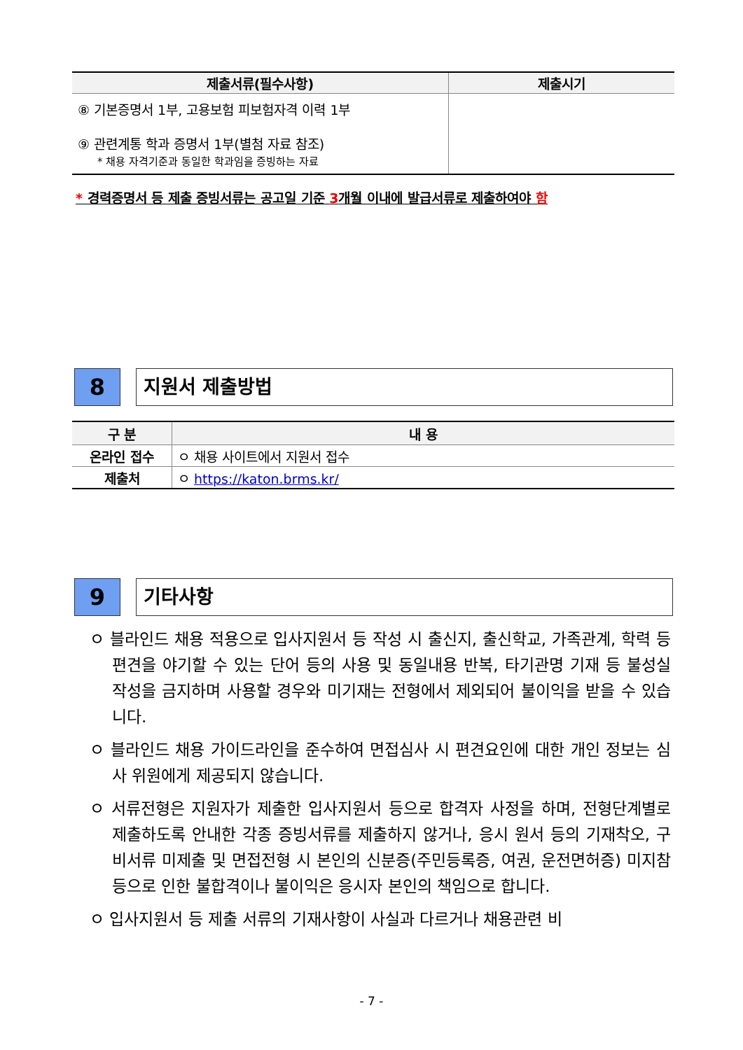| 제출서류(필수사항) | 제출시기 |
| --- | --- |
| ⑧ 기본증명서 1부, 고용보험 피보험자격 이력 1부 ⑨ 관련계통 학과 증명서 1부(별첨 자료 참조) * 채용 자격기준과 동일한 학과임을 증빙하는 자료 | |
* 경력증명서 등 제출 증빙서류는 공고일 기준 3개월 이내에 발급서류로 제출하여야 함
8
지원서 제출방법
| 구 분 | 내 용 |
| --- | --- |
| 온라인 접수 | ㅇ 채용 사이트에서 지원서 접수 |
| 제출처 | ㅇ https://katon.brms.kr/ |
9
기타사항
ㅇ 블라인드 채용 적용으로 입사지원서 등 작성 시 출신지, 출신학교, 가족관계, 학력 등 편견을 야기할 수 있는 단어 등의 사용 및 동일내용 반복, 타기관명 기재 등 불성실 작성을 금지하며 사용할 경우와 미기재는 전형에서 제외되어 불이익을 받을 수 있습니다.
ㅇ 블라인드 채용 가이드라인을 준수하여 면접심사 시 편견요인에 대한 개인 정보는 심사 위원에게 제공되지 않습니다.
ㅇ 서류전형은 지원자가 제출한 입사지원서 등으로 합격자 사정을 하며, 전형단계별로 제출하도록 안내한 각종 증빙서류를 제출하지 않거나, 응시 원서 등의 기재착오, 구비서류 미제출 및 면접전형 시 본인의 신분증(주민등록증, 여권, 운전면허증) 미지참 등으로 인한 불합격이나 불이익은 응시자 본인의 책임으로 합니다.
ㅇ 입사지원서 등 제출 서류의 기재사항이 사실과 다르거나 채용관련 비
- 7 -